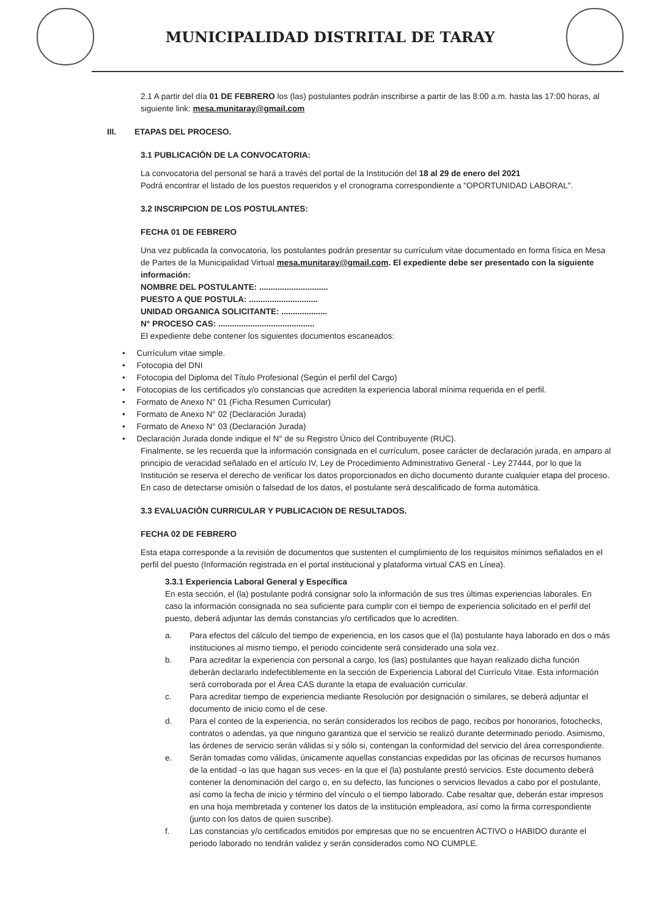MUNICIPALIDAD DISTRITAL DE TARAY
2.1 A partir del día 01 DE FEBRERO los (las) postulantes podrán inscribirse a partir de las 8:00 a.m. hasta las 17:00 horas, al siguiente link: mesa.munitaray@gmail.com
III. ETAPAS DEL PROCESO.
3.1 PUBLICACIÓN DE LA CONVOCATORIA:
La convocatoria del personal se hará a través del portal de la Institución del 18 al 29 de enero del 2021
Podrá encontrar el listado de los puestos requeridos y el cronograma correspondiente a "OPORTUNIDAD LABORAL".
3.2 INSCRIPCION DE LOS POSTULANTES:
FECHA 01 DE FEBRERO
Una vez publicada la convocatoria, los postulantes podrán presentar su currículum vitae documentado en forma física en Mesa de Partes de la Municipalidad Virtual mesa.munitaray@gmail.com. El expediente debe ser presentado con la siguiente información:
NOMBRE DEL POSTULANTE: ..............................
PUESTO A QUE POSTULA: ..............................
UNIDAD ORGANICA SOLICITANTE: ....................
N° PROCESO CAS: ..........................................
El expediente debe contener los siguientes documentos escaneados:
• Currículum vitae simple.
• Fotocopia del DNI
• Fotocopia del Diploma del Título Profesional (Según el perfil del Cargo)
• Fotocopias de los certificados y/o constancias que acrediten la experiencia laboral mínima requerida en el perfil.
• Formato de Anexo N° 01 (Ficha Resumen Curricular)
• Formato de Anexo N° 02 (Declaración Jurada)
• Formato de Anexo N° 03 (Declaración Jurada)
• Declaración Jurada donde indique el N° de su Registro Único del Contribuyente (RUC).
Finalmente, se les recuerda que la información consignada en el currículum, posee carácter de declaración jurada, en amparo al principio de veracidad señalado en el artículo IV, Ley de Procedimiento Administrativo General - Ley 27444, por lo que la Institución se reserva el derecho de verificar los datos proporcionados en dicho documento durante cualquier etapa del proceso. En caso de detectarse omisión o falsedad de los datos, el postulante será descalificado de forma automática.
3.3 EVALUACIÓN CURRICULAR Y PUBLICACION DE RESULTADOS.
FECHA 02 DE FEBRERO
Esta etapa corresponde a la revisión de documentos que sustenten el cumplimiento de los requisitos mínimos señalados en el perfil del puesto (Información registrada en el portal institucional y plataforma virtual CAS en Línea).
3.3.1 Experiencia Laboral General y Específica
En esta sección, el (la) postulante podrá consignar solo la información de sus tres últimas experiencias laborales. En caso la información consignada no sea suficiente para cumplir con el tiempo de experiencia solicitado en el perfil del puesto, deberá adjuntar las demás constancias y/o certificados que lo acrediten.
a. Para efectos del cálculo del tiempo de experiencia, en los casos que el (la) postulante haya laborado en dos o más instituciones al mismo tiempo, el periodo coincidente será considerado una sola vez.
b. Para acreditar la experiencia con personal a cargo, los (las) postulantes que hayan realizado dicha función deberán declararlo indefectiblemente en la sección de Experiencia Laboral del Currículo Vitae. Esta información será corroborada por el Área CAS durante la etapa de evaluación curricular.
c. Para acreditar tiempo de experiencia mediante Resolución por designación o similares, se deberá adjuntar el documento de inicio como el de cese.
d. Para el conteo de la experiencia, no serán considerados los recibos de pago, recibos por honorarios, fotochecks, contratos o adendas, ya que ninguno garantiza que el servicio se realizó durante determinado periodo. Asimismo, las órdenes de servicio serán válidas si y sólo si, contengan la conformidad del servicio del área correspondiente.
e. Serán tomadas como válidas, únicamente aquellas constancias expedidas por las oficinas de recursos humanos de la entidad -o las que hagan sus veces- en la que el (la) postulante prestó servicios. Este documento deberá contener la denominación del cargo o, en su defecto, las funciones o servicios llevados a cabo por el postulante, así como la fecha de inicio y término del vínculo o el tiempo laborado. Cabe resaltar que, deberán estar impresos en una hoja membretada y contener los datos de la institución empleadora, así como la firma correspondiente (junto con los datos de quien suscribe).
f. Las constancias y/o certificados emitidos por empresas que no se encuentren ACTIVO o HABIDO durante el periodo laborado no tendrán validez y serán considerados como NO CUMPLE.